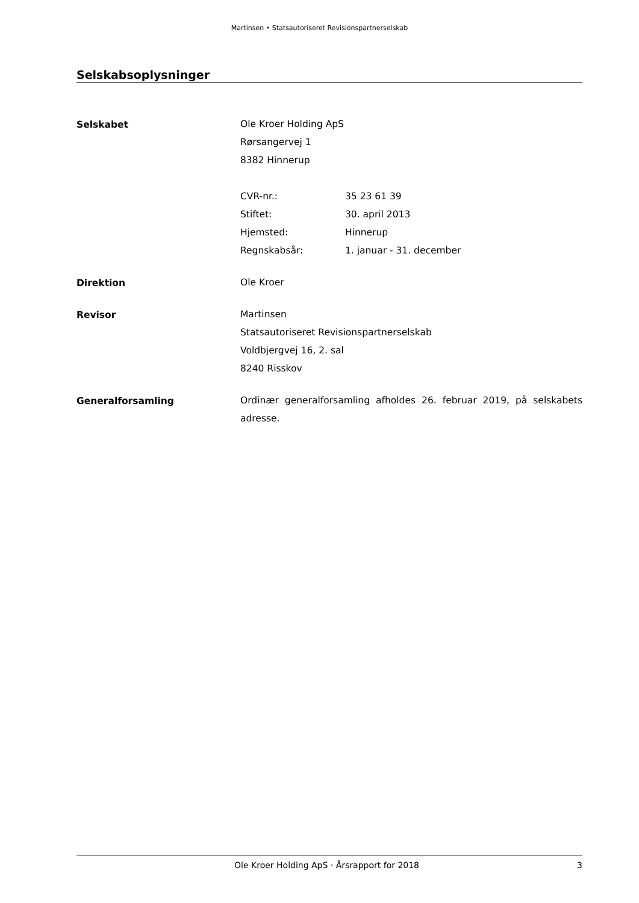Martinsen • Statsautoriseret Revisionspartnerselskab
Selskabsoplysninger
Selskabet
Ole Kroer Holding ApS
Rørsangervej 1
8382 Hinnerup
CVR-nr.: 35 23 61 39
Stiftet: 30. april 2013
Hjemsted: Hinnerup
Regnskabsår: 1. januar - 31. december
Direktion
Ole Kroer
Revisor
Martinsen
Statsautoriseret Revisionspartnerselskab
Voldbjergvej 16, 2. sal
8240 Risskov
Generalforsamling
Ordinær generalforsamling afholdes 26. februar 2019, på selskabets adresse.
Ole Kroer Holding ApS · Årsrapport for 2018 3